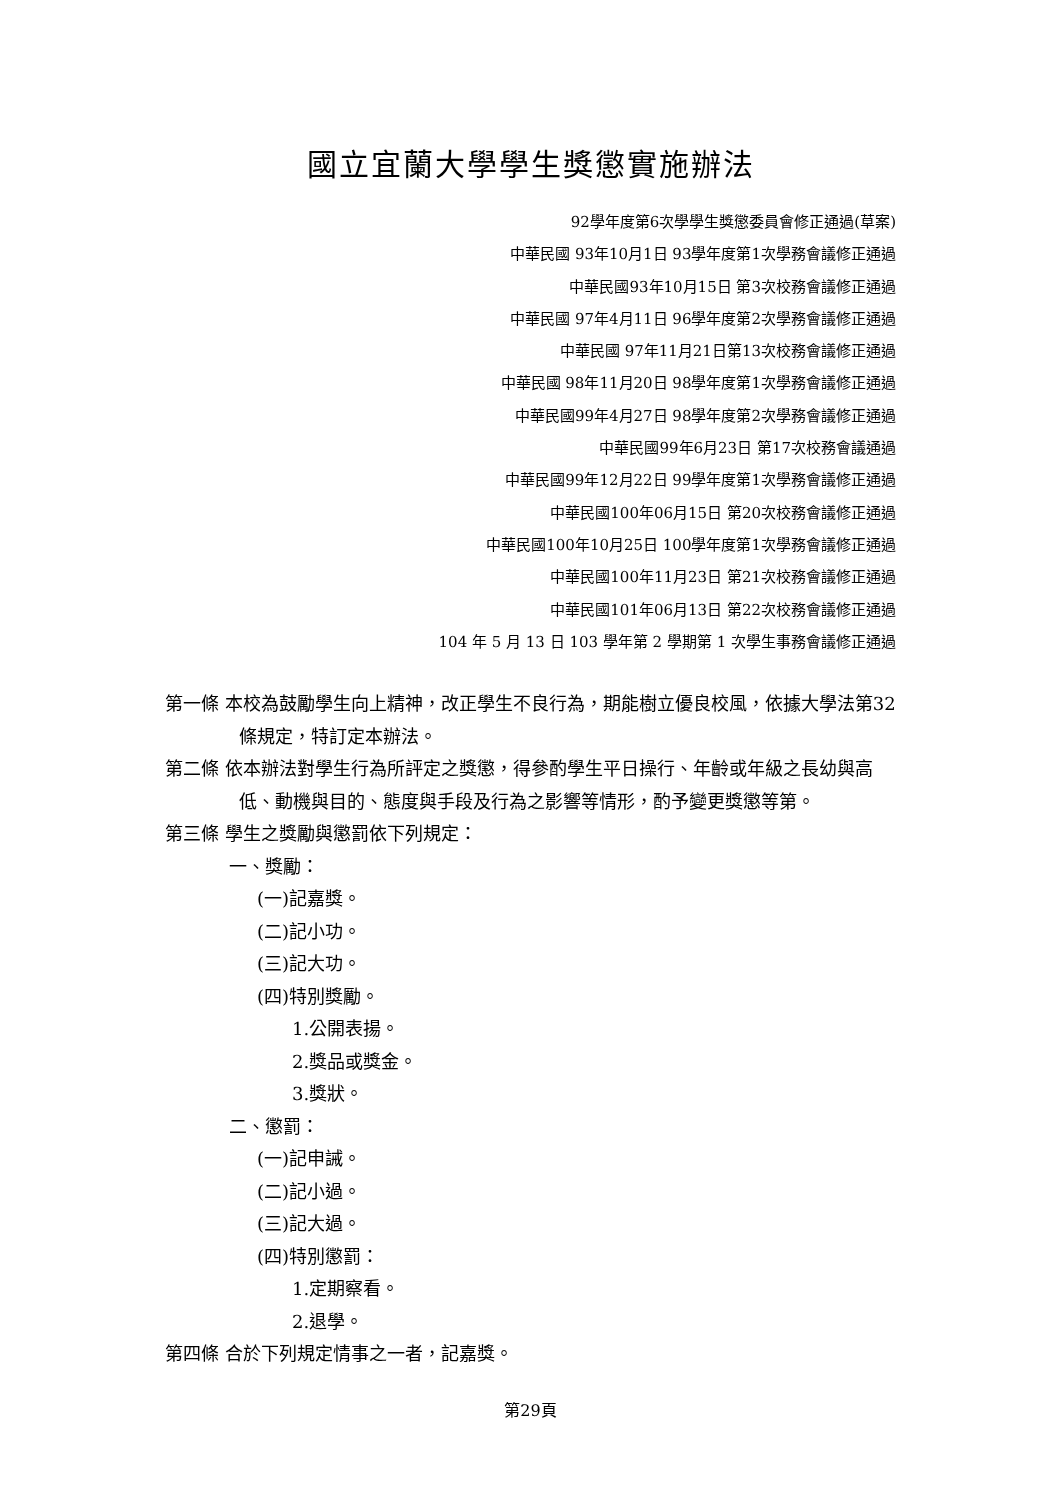國立宜蘭大學學生獎懲實施辦法
92學年度第6次學學生獎懲委員會修正通過(草案)
中華民國 93年10月1日 93學年度第1次學務會議修正通過
中華民國93年10月15日 第3次校務會議修正通過
中華民國 97年4月11日 96學年度第2次學務會議修正通過
中華民國 97年11月21日第13次校務會議修正通過
中華民國 98年11月20日 98學年度第1次學務會議修正通過
中華民國99年4月27日 98學年度第2次學務會議修正通過
中華民國99年6月23日 第17次校務會議通過
中華民國99年12月22日 99學年度第1次學務會議修正通過
中華民國100年06月15日 第20次校務會議修正通過
中華民國100年10月25日 100學年度第1次學務會議修正通過
中華民國100年11月23日 第21次校務會議修正通過
中華民國101年06月13日 第22次校務會議修正通過
104 年 5 月 13 日 103 學年第 2 學期第 1 次學生事務會議修正通過
第一條 本校為鼓勵學生向上精神，改正學生不良行為，期能樹立優良校風，依據大學法第32條規定，特訂定本辦法。
第二條 依本辦法對學生行為所評定之獎懲，得參酌學生平日操行、年齡或年級之長幼與高低、動機與目的、態度與手段及行為之影響等情形，酌予變更獎懲等第。
第三條 學生之獎勵與懲罰依下列規定：
一、獎勵：
(一)記嘉獎。
(二)記小功。
(三)記大功。
(四)特別獎勵。
1.公開表揚。
2.獎品或獎金。
3.獎狀。
二、懲罰：
(一)記申誡。
(二)記小過。
(三)記大過。
(四)特別懲罰：
1.定期察看。
2.退學。
第四條 合於下列規定情事之一者，記嘉獎。
第29頁